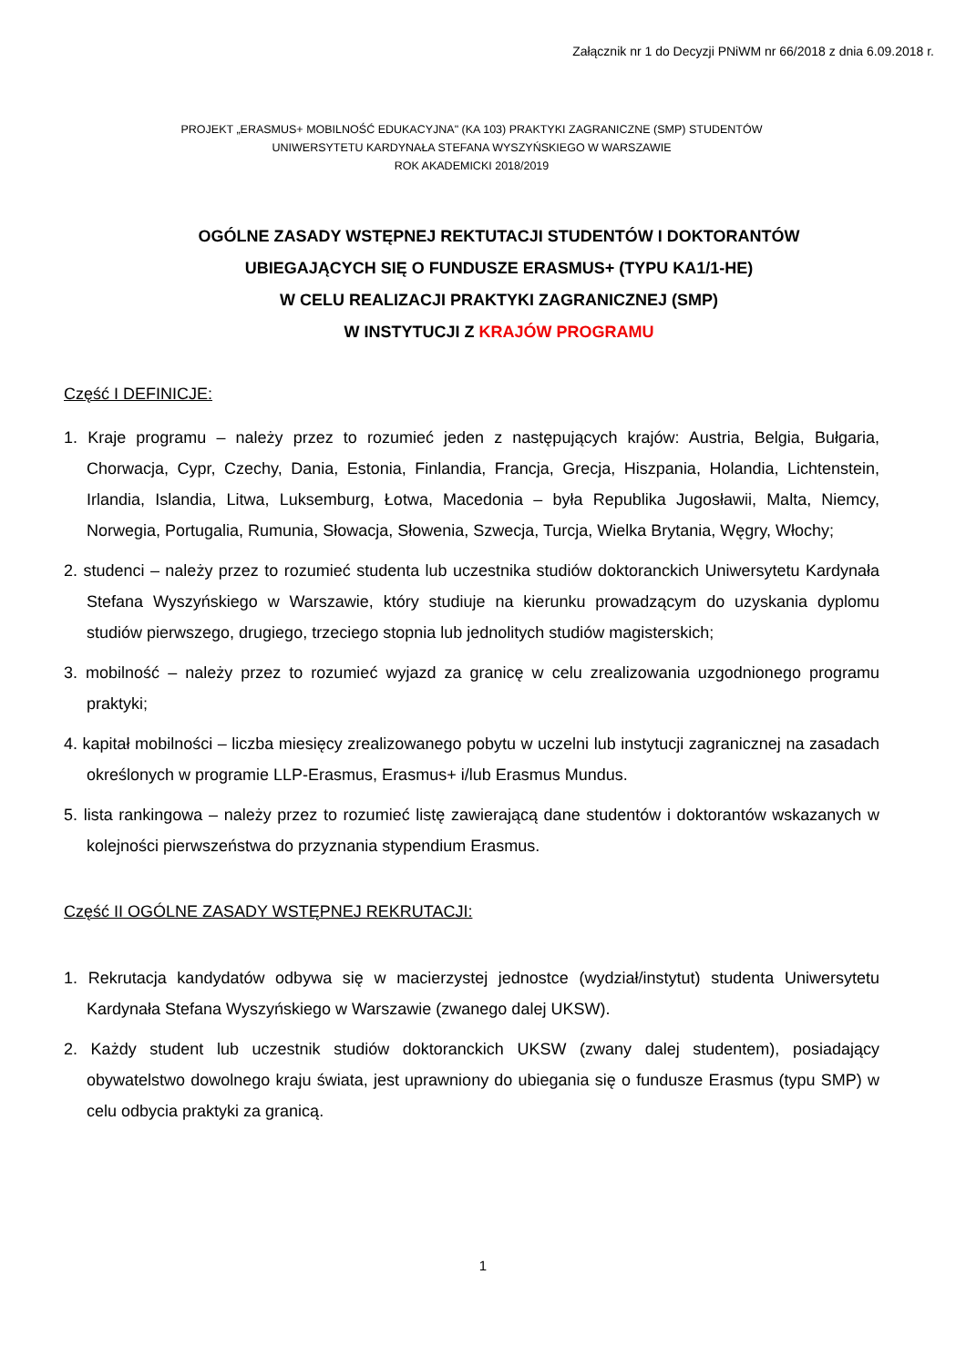Załącznik nr 1 do Decyzji PNiWM nr 66/2018 z dnia 6.09.2018 r.
PROJEKT „ERASMUS+ MOBILNOŚĆ EDUKACYJNA" (KA 103) PRAKTYKI ZAGRANICZNE (SMP) STUDENTÓW
UNIWERSYTETU KARDYNAŁA STEFANA WYSZYŃSKIEGO W WARSZAWIE
ROK AKADEMICKI 2018/2019
OGÓLNE ZASADY WSTĘPNEJ REKTUTACJI STUDENTÓW I DOKTORANTÓW
UBIEGAJĄCYCH SIĘ O FUNDUSZE ERASMUS+ (TYPU KA1/1-HE)
W CELU REALIZACJI PRAKTYKI ZAGRANICZNEJ (SMP)
W INSTYTUCJI Z KRAJÓW PROGRAMU
Część I DEFINICJE:
1. Kraje programu – należy przez to rozumieć jeden z następujących krajów: Austria, Belgia, Bułgaria, Chorwacja, Cypr, Czechy, Dania, Estonia, Finlandia, Francja, Grecja, Hiszpania, Holandia, Lichtenstein, Irlandia, Islandia, Litwa, Luksemburg, Łotwa, Macedonia – była Republika Jugosławii, Malta, Niemcy, Norwegia, Portugalia, Rumunia, Słowacja, Słowenia, Szwecja, Turcja, Wielka Brytania, Węgry, Włochy;
2. studenci – należy przez to rozumieć studenta lub uczestnika studiów doktoranckich Uniwersytetu Kardynała Stefana Wyszyńskiego w Warszawie, który studiuje na kierunku prowadzącym do uzyskania dyplomu studiów pierwszego, drugiego, trzeciego stopnia lub jednolitych studiów magisterskich;
3. mobilność – należy przez to rozumieć wyjazd za granicę w celu zrealizowania uzgodnionego programu praktyki;
4. kapitał mobilności – liczba miesięcy zrealizowanego pobytu w uczelni lub instytucji zagranicznej na zasadach określonych w programie LLP-Erasmus, Erasmus+ i/lub Erasmus Mundus.
5. lista rankingowa – należy przez to rozumieć listę zawierającą dane studentów i doktorantów wskazanych w kolejności pierwszeństwa do przyznania stypendium Erasmus.
Część II OGÓLNE ZASADY WSTĘPNEJ REKRUTACJI:
1. Rekrutacja kandydatów odbywa się w macierzystej jednostce (wydział/instytut) studenta Uniwersytetu Kardynała Stefana Wyszyńskiego w Warszawie (zwanego dalej UKSW).
2. Każdy student lub uczestnik studiów doktoranckich UKSW (zwany dalej studentem), posiadający obywatelstwo dowolnego kraju świata, jest uprawniony do ubiegania się o fundusze Erasmus (typu SMP) w celu odbycia praktyki za granicą.
1